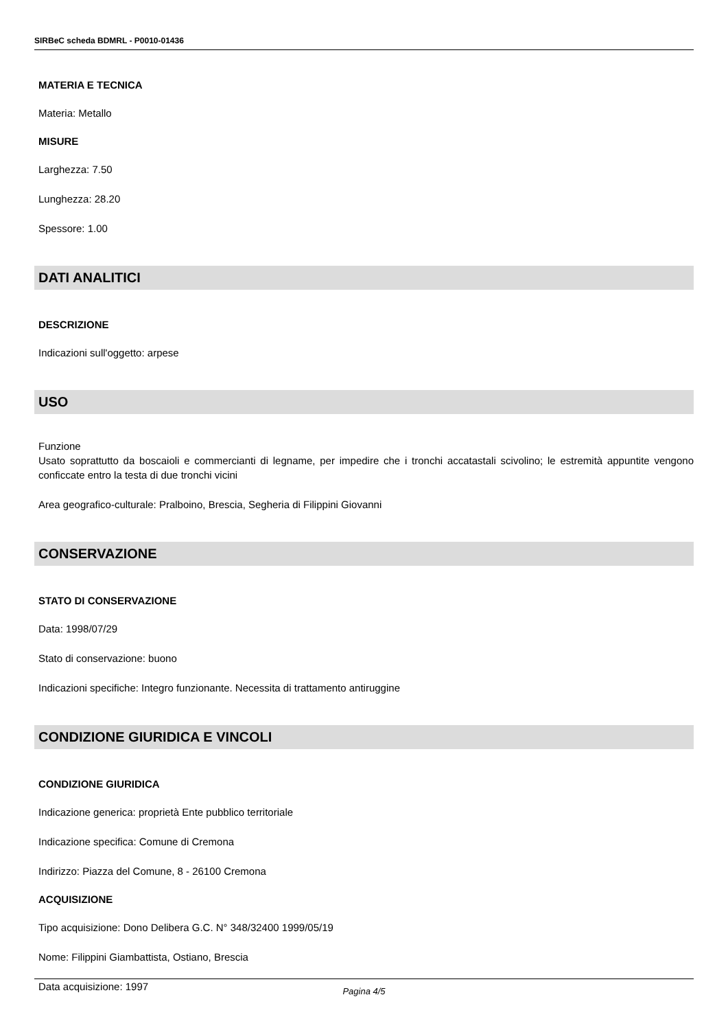SIRBeC scheda BDMRL - P0010-01436
MATERIA E TECNICA
Materia: Metallo
MISURE
Larghezza: 7.50
Lunghezza: 28.20
Spessore: 1.00
DATI ANALITICI
DESCRIZIONE
Indicazioni sull'oggetto: arpese
USO
Funzione
Usato soprattutto da boscaioli e commercianti di legname, per impedire che i tronchi accatastali scivolino; le estremità appuntite vengono conficcate entro la testa di due tronchi vicini
Area geografico-culturale: Pralboino, Brescia, Segheria di Filippini Giovanni
CONSERVAZIONE
STATO DI CONSERVAZIONE
Data: 1998/07/29
Stato di conservazione: buono
Indicazioni specifiche: Integro funzionante. Necessita di trattamento antiruggine
CONDIZIONE GIURIDICA E VINCOLI
CONDIZIONE GIURIDICA
Indicazione generica: proprietà Ente pubblico territoriale
Indicazione specifica: Comune di Cremona
Indirizzo: Piazza del Comune, 8 - 26100 Cremona
ACQUISIZIONE
Tipo acquisizione: Dono Delibera G.C. N° 348/32400 1999/05/19
Nome: Filippini Giambattista, Ostiano, Brescia
Data acquisizione: 1997
Pagina 4/5